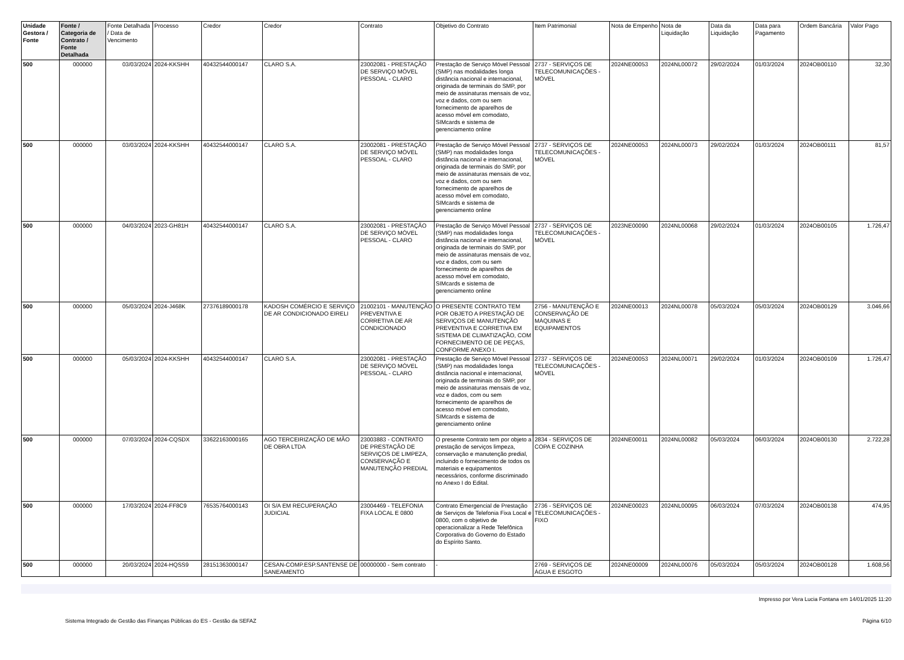| Unidade Gestora / Fonte | Fonte / Categoria de Contrato / Fonte Detalhada | Fonte Detalhada / Data de Vencimento | Processo | Credor | Credor | Contrato | Objetivo do Contrato | Item Patrimonial | Nota de Empenho | Nota de Liquidação | Data da Liquidação | Data para Pagamento | Ordem Bancária | Valor Pago |
| --- | --- | --- | --- | --- | --- | --- | --- | --- | --- | --- | --- | --- | --- | --- |
| 500 | 000000 | 03/03/2024 | 2024-KKSHH | 40432544000147 | CLARO S.A. | 23002081 - PRESTAÇÃO DE SERVIÇO MÓVEL PESSOAL - CLARO | Prestação de Serviço Móvel Pessoal (SMP) nas modalidades longa distância nacional e internacional, originada de terminais do SMP, por meio de assinaturas mensais de voz, voz e dados, com ou sem fornecimento de aparelhos de acesso móvel em comodato, SIMcards e sistema de gerenciamento online | 2737 - SERVIÇOS DE TELECOMUNICAÇÕES - MÓVEL | 2024NE00053 | 2024NL00072 | 29/02/2024 | 01/03/2024 | 2024OB00110 | 32,30 |
| 500 | 000000 | 03/03/2024 | 2024-KKSHH | 40432544000147 | CLARO S.A. | 23002081 - PRESTAÇÃO DE SERVIÇO MÓVEL PESSOAL - CLARO | Prestação de Serviço Móvel Pessoal (SMP) nas modalidades longa distância nacional e internacional, originada de terminais do SMP, por meio de assinaturas mensais de voz, voz e dados, com ou sem fornecimento de aparelhos de acesso móvel em comodato, SIMcards e sistema de gerenciamento online | 2737 - SERVIÇOS DE TELECOMUNICAÇÕES - MÓVEL | 2024NE00053 | 2024NL00073 | 29/02/2024 | 01/03/2024 | 2024OB00111 | 81,57 |
| 500 | 000000 | 04/03/2024 | 2023-GH81H | 40432544000147 | CLARO S.A. | 23002081 - PRESTAÇÃO DE SERVIÇO MÓVEL PESSOAL - CLARO | Prestação de Serviço Móvel Pessoal (SMP) nas modalidades longa distância nacional e internacional, originada de terminais do SMP, por meio de assinaturas mensais de voz, voz e dados, com ou sem fornecimento de aparelhos de acesso móvel em comodato, SIMcards e sistema de gerenciamento online | 2737 - SERVIÇOS DE TELECOMUNICAÇÕES - MÓVEL | 2023NE00090 | 2024NL00068 | 29/02/2024 | 01/03/2024 | 2024OB00105 | 1.726,47 |
| 500 | 000000 | 05/03/2024 | 2024-J468K | 27376189000178 | KADOSH COMÉRCIO E SERVIÇO DE AR CONDICIONADO EIRELI | 21002101 - MANUTENÇÃO PREVENTIVA E CORRETIVA DE AR CONDICIONADO | O PRESENTE CONTRATO TEM POR OBJETO A PRESTAÇÃO DE SERVIÇOS DE MANUTENÇÃO PREVENTIVA E CORRETIVA EM SISTEMA DE CLIMATIZAÇÃO, COM FORNECIMENTO DE DE PEÇAS, CONFORME ANEXO I. | 2756 - MANUTENÇÃO E CONSERVAÇÃO DE MÁQUINAS E EQUIPAMENTOS | 2024NE00013 | 2024NL00078 | 05/03/2024 | 05/03/2024 | 2024OB00129 | 3.046,66 |
| 500 | 000000 | 05/03/2024 | 2024-KKSHH | 40432544000147 | CLARO S.A. | 23002081 - PRESTAÇÃO DE SERVIÇO MÓVEL PESSOAL - CLARO | Prestação de Serviço Móvel Pessoal (SMP) nas modalidades longa distância nacional e internacional, originada de terminais do SMP, por meio de assinaturas mensais de voz, voz e dados, com ou sem fornecimento de aparelhos de acesso móvel em comodato, SIMcards e sistema de gerenciamento online | 2737 - SERVIÇOS DE TELECOMUNICAÇÕES - MÓVEL | 2024NE00053 | 2024NL00071 | 29/02/2024 | 01/03/2024 | 2024OB00109 | 1.726,47 |
| 500 | 000000 | 07/03/2024 | 2024-CQSDX | 33622163000165 | AGO TERCEIRIZAÇÃO DE MÃO DE OBRA LTDA | 23003883 - CONTRATO DE PRESTAÇÃO DE SERVIÇOS DE LIMPEZA, CONSERVAÇÃO E MANUTENÇÃO PREDIAL | O presente Contrato tem por objeto a prestação de serviços limpeza, conservação e manutenção predial, incluindo o fornecimento de todos os materiais e equipamentos necessários, conforme discriminado no Anexo I do Edital. | 2834 - SERVIÇOS DE COPA E COZINHA | 2024NE00011 | 2024NL00082 | 05/03/2024 | 06/03/2024 | 2024OB00130 | 2.722,28 |
| 500 | 000000 | 17/03/2024 | 2024-FF8C9 | 76535764000143 | OI S/A EM RECUPERAÇÃO JUDICIAL | 23004469 - TELEFONIA FIXA LOCAL E 0800 | Contrato Emergencial de Prestação de Serviços de Telefonia Fixa Local e 0800, com o objetivo de operacionalizar a Rede Telefônica Corporativa do Governo do Estado do Espírito Santo. | 2736 - SERVIÇOS DE TELECOMUNICAÇÕES - FIXO | 2024NE00023 | 2024NL00095 | 06/03/2024 | 07/03/2024 | 2024OB00138 | 474,95 |
| 500 | 000000 | 20/03/2024 | 2024-HQSS9 | 28151363000147 | CESAN-COMP.ESP.SANTENSE DE SANEAMENTO | 00000000 - Sem contrato | - | 2769 - SERVIÇOS DE ÁGUA E ESGOTO | 2024NE00009 | 2024NL00076 | 05/03/2024 | 05/03/2024 | 2024OB00128 | 1.608,56 |
Impresso por Vera Lucia Fontana em 14/01/2025 11:20
Sistema Integrado de Gestão das Finanças Públicas do ES - Gestão da SEFAZ Página 6/10